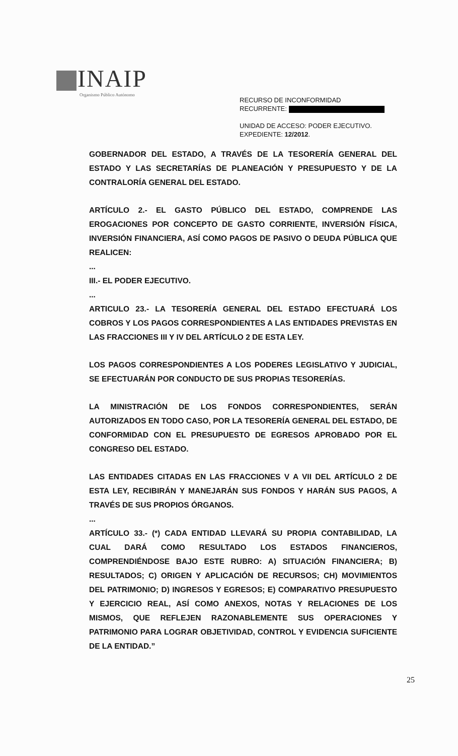INAIP
Organismo Público Autónomo
RECURSO DE INCONFORMIDAD
RECURRENTE:
UNIDAD DE ACCESO: PODER EJECUTIVO.
EXPEDIENTE: 12/2012.
GOBERNADOR DEL ESTADO, A TRAVÉS DE LA TESORERÍA GENERAL DEL ESTADO Y LAS SECRETARÍAS DE PLANEACIÓN Y PRESUPUESTO Y DE LA CONTRALORÍA GENERAL DEL ESTADO.
ARTÍCULO 2.- EL GASTO PÚBLICO DEL ESTADO, COMPRENDE LAS EROGACIONES POR CONCEPTO DE GASTO CORRIENTE, INVERSIÓN FÍSICA, INVERSIÓN FINANCIERA, ASÍ COMO PAGOS DE PASIVO O DEUDA PÚBLICA QUE REALICEN:
...
III.- EL PODER EJECUTIVO.
...
ARTICULO 23.- LA TESORERÍA GENERAL DEL ESTADO EFECTUARÁ LOS COBROS Y LOS PAGOS CORRESPONDIENTES A LAS ENTIDADES PREVISTAS EN LAS FRACCIONES III Y IV DEL ARTÍCULO 2 DE ESTA LEY.
LOS PAGOS CORRESPONDIENTES A LOS PODERES LEGISLATIVO Y JUDICIAL, SE EFECTUARÁN POR CONDUCTO DE SUS PROPIAS TESORERÍAS.
LA MINISTRACIÓN DE LOS FONDOS CORRESPONDIENTES, SERÁN AUTORIZADOS EN TODO CASO, POR LA TESORERÍA GENERAL DEL ESTADO, DE CONFORMIDAD CON EL PRESUPUESTO DE EGRESOS APROBADO POR EL CONGRESO DEL ESTADO.
LAS ENTIDADES CITADAS EN LAS FRACCIONES V A VII DEL ARTÍCULO 2 DE ESTA LEY, RECIBIRÁN Y MANEJARÁN SUS FONDOS Y HARÁN SUS PAGOS, A TRAVÉS DE SUS PROPIOS ÓRGANOS.
...
ARTÍCULO 33.- (*) CADA ENTIDAD LLEVARÁ SU PROPIA CONTABILIDAD, LA CUAL DARÁ COMO RESULTADO LOS ESTADOS FINANCIEROS, COMPRENDIÉNDOSE BAJO ESTE RUBRO: A) SITUACIÓN FINANCIERA; B) RESULTADOS; C) ORIGEN Y APLICACIÓN DE RECURSOS; CH) MOVIMIENTOS DEL PATRIMONIO; D) INGRESOS Y EGRESOS; E) COMPARATIVO PRESUPUESTO Y EJERCICIO REAL, ASÍ COMO ANEXOS, NOTAS Y RELACIONES DE LOS MISMOS, QUE REFLEJEN RAZONABLEMENTE SUS OPERACIONES Y PATRIMONIO PARA LOGRAR OBJETIVIDAD, CONTROL Y EVIDENCIA SUFICIENTE DE LA ENTIDAD.”
25